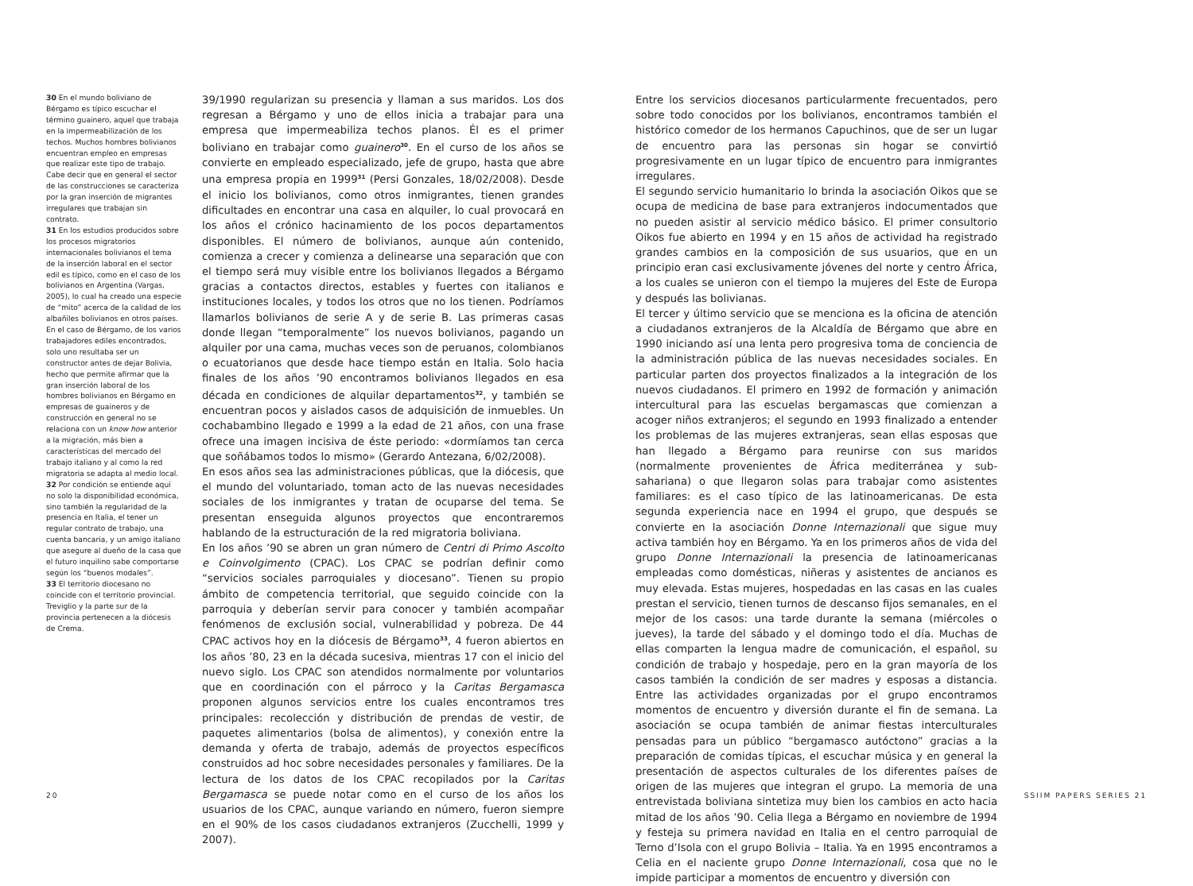30 En el mundo boliviano de Bérgamo es típico escuchar el término guainero, aquel que trabaja en la impermeabilización de los techos. Muchos hombres bolivianos encuentran empleo en empresas que realizar este tipo de trabajo. Cabe decir que en general el sector de las construcciones se caracteriza por la gran inserción de migrantes irregulares que trabajan sin contrato.
31 En los estudios producidos sobre los procesos migratorios internacionales bolivianos el tema de la inserción laboral en el sector edil es típico, como en el caso de los bolivianos en Argentina (Vargas, 2005), lo cual ha creado una especie de “mito” acerca de la calidad de los albañiles bolivianos en otros países. En el caso de Bérgamo, de los varios trabajadores ediles encontrados, solo uno resultaba ser un constructor antes de dejar Bolivia, hecho que permite afirmar que la gran inserción laboral de los hombres bolivianos en Bérgamo en empresas de guaineros y de construcción en general no se relaciona con un know how anterior a la migración, más bien a características del mercado del trabajo italiano y al como la red migratoria se adapta al medio local.
32 Por condición se entiende aquí no solo la disponibilidad económica, sino también la regularidad de la presencia en Italia, el tener un regular contrato de trabajo, una cuenta bancaria, y un amigo italiano que asegure al dueño de la casa que el futuro inquilino sabe comportarse según los “buenos modales”.
33 El territorio diocesano no coincide con el territorio provincial. Treviglio y la parte sur de la provincia pertenecen a la diócesis de Crema.
39/1990 regularizan su presencia y llaman a sus maridos. Los dos regresan a Bérgamo y uno de ellos inicia a trabajar para una empresa que impermeabiliza techos planos. Él es el primer boliviano en trabajar como guainero<sup>30</sup>. En el curso de los años se convierte en empleado especializado, jefe de grupo, hasta que abre una empresa propia en 1999<sup>31</sup> (Persi Gonzales, 18/02/2008). Desde el inicio los bolivianos, como otros inmigrantes, tienen grandes dificultades en encontrar una casa en alquiler, lo cual provocará en los años el crónico hacinamiento de los pocos departamentos disponibles. El número de bolivianos, aunque aún contenido, comienza a crecer y comienza a delinearse una separación que con el tiempo será muy visible entre los bolivianos llegados a Bérgamo gracias a contactos directos, estables y fuertes con italianos e instituciones locales, y todos los otros que no los tienen. Podríamos llamarlos bolivianos de serie A y de serie B. Las primeras casas donde llegan “temporalmente” los nuevos bolivianos, pagando un alquiler por una cama, muchas veces son de peruanos, colombianos o ecuatorianos que desde hace tiempo están en Italia. Solo hacia finales de los años ’90 encontramos bolivianos llegados en esa década en condiciones de alquilar departamentos<sup>32</sup>, y también se encuentran pocos y aislados casos de adquisición de inmuebles. Un cochabambino llegado e 1999 a la edad de 21 años, con una frase ofrece una imagen incisiva de éste periodo: «dormíamos tan cerca que soñábamos todos lo mismo» (Gerardo Antezana, 6/02/2008).
En esos años sea las administraciones públicas, que la diócesis, que el mundo del voluntariado, toman acto de las nuevas necesidades sociales de los inmigrantes y tratan de ocuparse del tema. Se presentan enseguida algunos proyectos que encontraremos hablando de la estructuración de la red migratoria boliviana.
En los años ’90 se abren un gran número de Centri di Primo Ascolto e Coinvolgimento (CPAC). Los CPAC se podrían definir como “servicios sociales parroquiales y diocesano”. Tienen su propio ámbito de competencia territorial, que seguido coincide con la parroquia y deberían servir para conocer y también acompañar fenómenos de exclusión social, vulnerabilidad y pobreza. De 44 CPAC activos hoy en la diócesis de Bérgamo<sup>33</sup>, 4 fueron abiertos en los años ’80, 23 en la década sucesiva, mientras 17 con el inicio del nuevo siglo. Los CPAC son atendidos normalmente por voluntarios que en coordinación con el párroco y la Caritas Bergamasca proponen algunos servicios entre los cuales encontramos tres principales: recolección y distribución de prendas de vestir, de paquetes alimentarios (bolsa de alimentos), y conexión entre la demanda y oferta de trabajo, además de proyectos específicos construidos ad hoc sobre necesidades personales y familiares. De la lectura de los datos de los CPAC recopilados por la Caritas Bergamasca se puede notar como en el curso de los años los usuarios de los CPAC, aunque variando en número, fueron siempre en el 90% de los casos ciudadanos extranjeros (Zucchelli, 1999 y 2007).
Entre los servicios diocesanos particularmente frecuentados, pero sobre todo conocidos por los bolivianos, encontramos también el histórico comedor de los hermanos Capuchinos, que de ser un lugar de encuentro para las personas sin hogar se convirtió progresivamente en un lugar típico de encuentro para inmigrantes irregulares.
El segundo servicio humanitario lo brinda la asociación Oikos que se ocupa de medicina de base para extranjeros indocumentados que no pueden asistir al servicio médico básico. El primer consultorio Oikos fue abierto en 1994 y en 15 años de actividad ha registrado grandes cambios en la composición de sus usuarios, que en un principio eran casi exclusivamente jóvenes del norte y centro África, a los cuales se unieron con el tiempo la mujeres del Este de Europa y después las bolivianas.
El tercer y último servicio que se menciona es la oficina de atención a ciudadanos extranjeros de la Alcaldía de Bérgamo que abre en 1990 iniciando así una lenta pero progresiva toma de conciencia de la administración pública de las nuevas necesidades sociales. En particular parten dos proyectos finalizados a la integración de los nuevos ciudadanos. El primero en 1992 de formación y animación intercultural para las escuelas bergamascas que comienzan a acoger niños extranjeros; el segundo en 1993 finalizado a entender los problemas de las mujeres extranjeras, sean ellas esposas que han llegado a Bérgamo para reunirse con sus maridos (normalmente provenientes de África mediterránea y sub-sahariana) o que llegaron solas para trabajar como asistentes familiares: es el caso típico de las latinoamericanas. De esta segunda experiencia nace en 1994 el grupo, que después se convierte en la asociación Donne Internazionali que sigue muy activa también hoy en Bérgamo. Ya en los primeros años de vida del grupo Donne Internazionali la presencia de latinoamericanas empleadas como domésticas, niñeras y asistentes de ancianos es muy elevada. Estas mujeres, hospedadas en las casas en las cuales prestan el servicio, tienen turnos de descanso fijos semanales, en el mejor de los casos: una tarde durante la semana (miércoles o jueves), la tarde del sábado y el domingo todo el día. Muchas de ellas comparten la lengua madre de comunicación, el español, su condición de trabajo y hospedaje, pero en la gran mayoría de los casos también la condición de ser madres y esposas a distancia. Entre las actividades organizadas por el grupo encontramos momentos de encuentro y diversión durante el fin de semana. La asociación se ocupa también de animar fiestas interculturales pensadas para un público “bergamasco autóctono” gracias a la preparación de comidas típicas, el escuchar música y en general la presentación de aspectos culturales de los diferentes países de origen de las mujeres que integran el grupo. La memoria de una entrevistada boliviana sintetiza muy bien los cambios en acto hacia mitad de los años ’90. Celia llega a Bérgamo en noviembre de 1994 y festeja su primera navidad en Italia en el centro parroquial de Terno d’Isola con el grupo Bolivia – Italia. Ya en 1995 encontramos a Celia en el naciente grupo Donne Internazionali, cosa que no le impide participar a momentos de encuentro y diversión con
20 SSIIM PAPERS SERIES 21